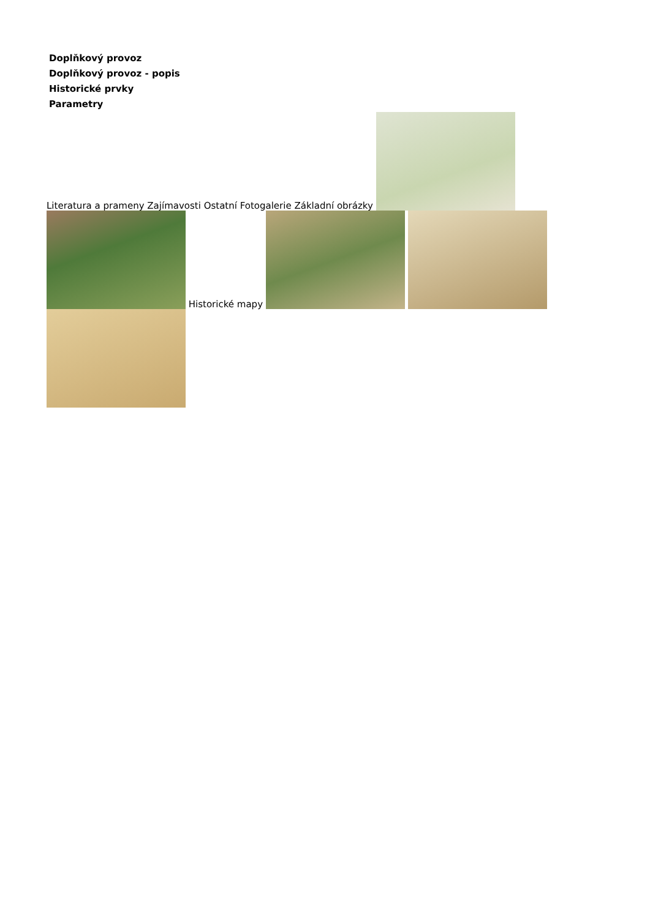Doplňkový provoz
Doplňkový provoz - popis
Historické prvky
Parametry
Literatura a prameny Zajímavosti Ostatní Fotogalerie Základní obrázky
Historické mapy